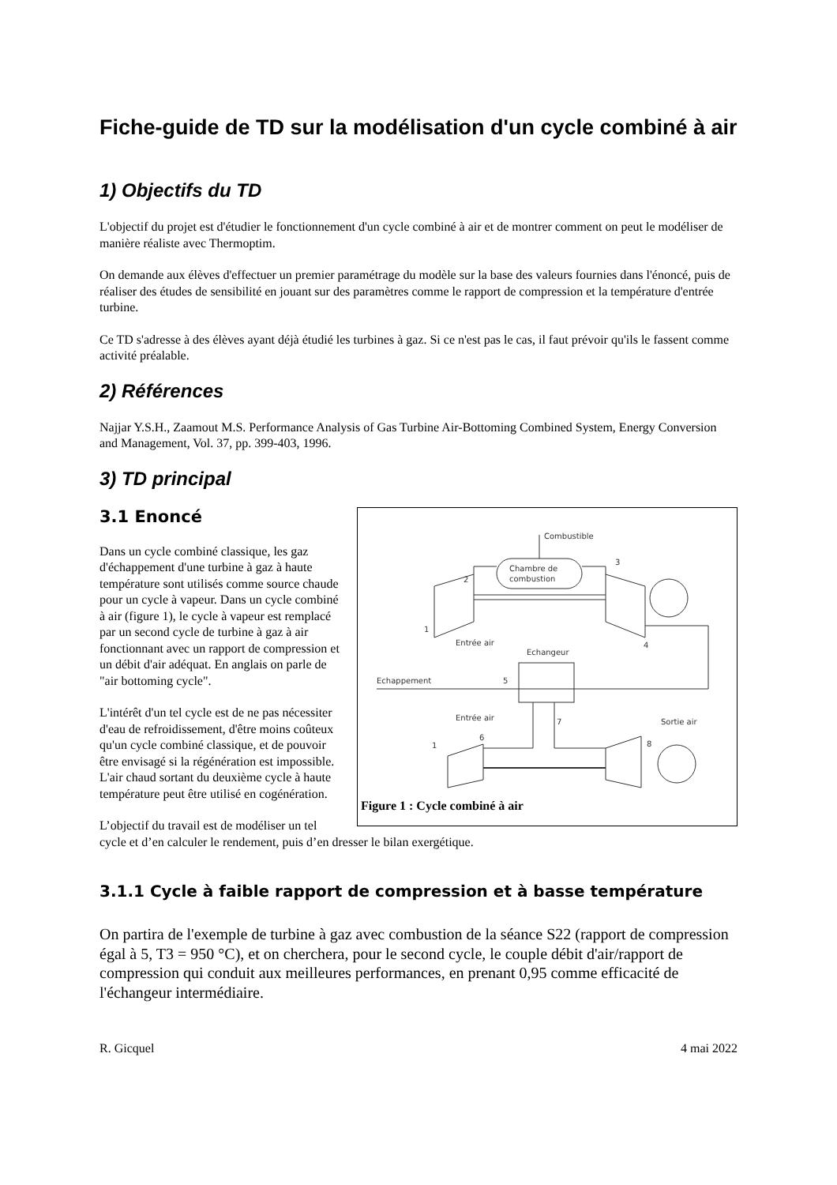Fiche-guide de TD sur la modélisation d'un cycle combiné à air
1) Objectifs du TD
L'objectif du projet est d'étudier le fonctionnement d'un cycle combiné à air et de montrer comment on peut le modéliser de manière réaliste avec Thermoptim.
On demande aux élèves d'effectuer un premier paramétrage du modèle sur la base des valeurs fournies dans l'énoncé, puis de réaliser des études de sensibilité en jouant sur des paramètres comme le rapport de compression et la température d'entrée turbine.
Ce TD s'adresse à des élèves ayant déjà étudié les turbines à gaz. Si ce n'est pas le cas, il faut prévoir qu'ils le fassent comme activité préalable.
2) Références
Najjar Y.S.H., Zaamout M.S. Performance Analysis of Gas Turbine Air-Bottoming Combined System, Energy Conversion and Management, Vol. 37, pp. 399-403, 1996.
3) TD principal
Combustible
Chambre de
combustion
Entrée air
Echangeur
Echappement
Entrée air
Sortie air
2
3
1
4
5
6
7
8
1
Figure 1 : Cycle combiné à air
3.1 Enoncé
Dans un cycle combiné classique, les gaz d'échappement d'une turbine à gaz à haute température sont utilisés comme source chaude pour un cycle à vapeur. Dans un cycle combiné à air (figure 1), le cycle à vapeur est remplacé par un second cycle de turbine à gaz à air fonctionnant avec un rapport de compression et un débit d'air adéquat. En anglais on parle de "air bottoming cycle".
L'intérêt d'un tel cycle est de ne pas nécessiter d'eau de refroidissement, d'être moins coûteux qu'un cycle combiné classique, et de pouvoir être envisagé si la régénération est impossible.
L'air chaud sortant du deuxième cycle à haute température peut être utilisé en cogénération.
L’objectif du travail est de modéliser un tel cycle et d’en calculer le rendement, puis d’en dresser le bilan exergétique.
3.1.1 Cycle à faible rapport de compression et à basse température
On partira de l'exemple de turbine à gaz avec combustion de la séance S22 (rapport de compression égal à 5, T3 = 950 °C), et on cherchera, pour le second cycle, le couple débit d'air/rapport de compression qui conduit aux meilleures performances, en prenant 0,95 comme efficacité de l'échangeur intermédiaire.
R. Gicquel 4 mai 2022